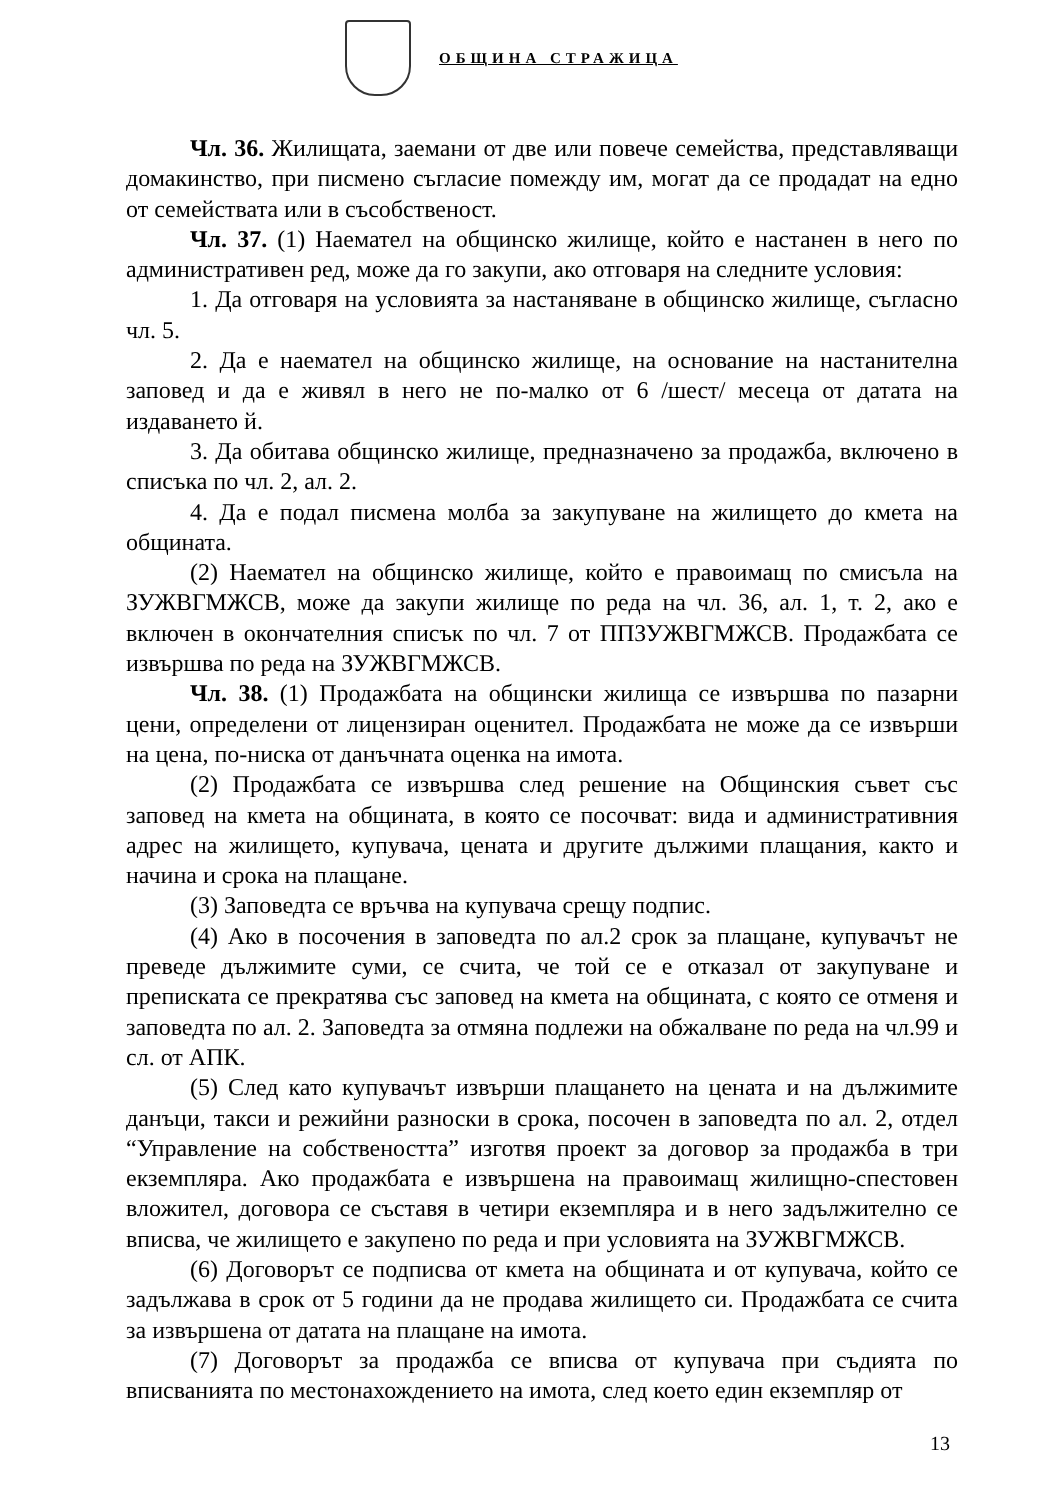ОБЩИНА СТРАЖИЦА
Чл. 36. Жилищата, заемани от две или повече семейства, представляващи домакинство, при писмено съгласие помежду им, могат да се продадат на едно от семействата или в съсобственост.
Чл. 37. (1) Наемател на общинско жилище, който е настанен в него по административен ред, може да го закупи, ако отговаря на следните условия:
1. Да отговаря на условията за настаняване в общинско жилище, съгласно чл. 5.
2. Да е наемател на общинско жилище, на основание на настанителна заповед и да е живял в него не по-малко от 6 /шест/ месеца от датата на издаването й.
3. Да обитава общинско жилище, предназначено за продажба, включено в списъка по чл. 2, ал. 2.
4. Да е подал писмена молба за закупуване на жилището до кмета на общината.
(2) Наемател на общинско жилище, който е правоимащ по смисъла на ЗУЖВГМЖСВ, може да закупи жилище по реда на чл. 36, ал. 1, т. 2, ако е включен в окончателния списък по чл. 7 от ППЗУЖВГМЖСВ. Продажбата се извършва по реда на ЗУЖВГМЖСВ.
Чл. 38. (1) Продажбата на общински жилища се извършва по пазарни цени, определени от лицензиран оценител. Продажбата не може да се извърши на цена, по-ниска от данъчната оценка на имота.
(2) Продажбата се извършва след решение на Общинския съвет със заповед на кмета на общината, в която се посочват: вида и административния адрес на жилището, купувача, цената и другите дължими плащания, както и начина и срока на плащане.
(3) Заповедта се връчва на купувача срещу подпис.
(4) Ако в посочения в заповедта по ал.2 срок за плащане, купувачът не преведе дължимите суми, се счита, че той се е отказал от закупуване и преписката се прекратява със заповед на кмета на общината, с която се отменя и заповедта по ал. 2. Заповедта за отмяна подлежи на обжалване по реда на чл.99 и сл. от АПК.
(5) След като купувачът извърши плащането на цената и на дължимите данъци, такси и режийни разноски в срока, посочен в заповедта по ал. 2, отдел “Управление на собствеността” изготвя проект за договор за продажба в три екземпляра. Ако продажбата е извършена на правоимащ жилищно-спестовен вложител, договора се съставя в четири екземпляра и в него задължително се вписва, че жилището е закупено по реда и при условията на ЗУЖВГМЖСВ.
(6) Договорът се подписва от кмета на общината и от купувача, който се задължава в срок от 5 години да не продава жилището си. Продажбата се счита за извършена от датата на плащане на имота.
(7) Договорът за продажба се вписва от купувача при съдията по вписванията по местонахождението на имота, след което един екземпляр от
13